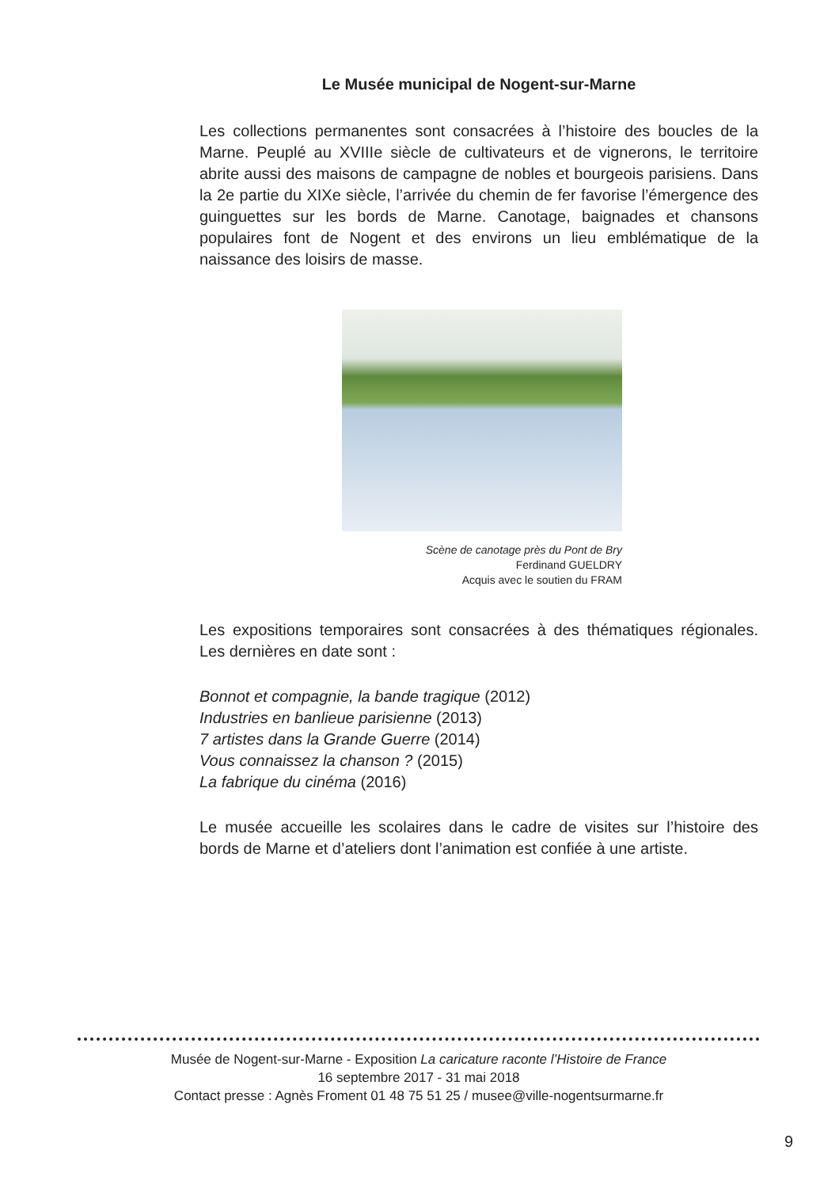Le Musée municipal de Nogent-sur-Marne
Les collections permanentes sont consacrées à l’histoire des boucles de la Marne. Peuplé au XVIIIe siècle de cultivateurs et de vignerons, le territoire abrite aussi des maisons de campagne de nobles et bourgeois parisiens. Dans la 2e partie du XIXe siècle, l’arrivée du chemin de fer favorise l’émergence des guinguettes sur les bords de Marne. Canotage, baignades et chansons populaires font de Nogent et des environs un lieu emblématique de la naissance des loisirs de masse.
Scène de canotage près du Pont de Bry
Ferdinand GUELDRY
Acquis avec le soutien du FRAM
Les expositions temporaires sont consacrées à des thématiques régionales. Les dernières en date sont :
Bonnot et compagnie, la bande tragique (2012)
Industries en banlieue parisienne (2013)
7 artistes dans la Grande Guerre (2014)
Vous connaissez la chanson ? (2015)
La fabrique du cinéma (2016)
Le musée accueille les scolaires dans le cadre de visites sur l’histoire des bords de Marne et d’ateliers dont l’animation est confiée à une artiste.
Musée de Nogent-sur-Marne - Exposition La caricature raconte l’Histoire de France
16 septembre 2017 - 31 mai 2018
Contact presse : Agnès Froment 01 48 75 51 25 / musee@ville-nogentsurmarne.fr
9